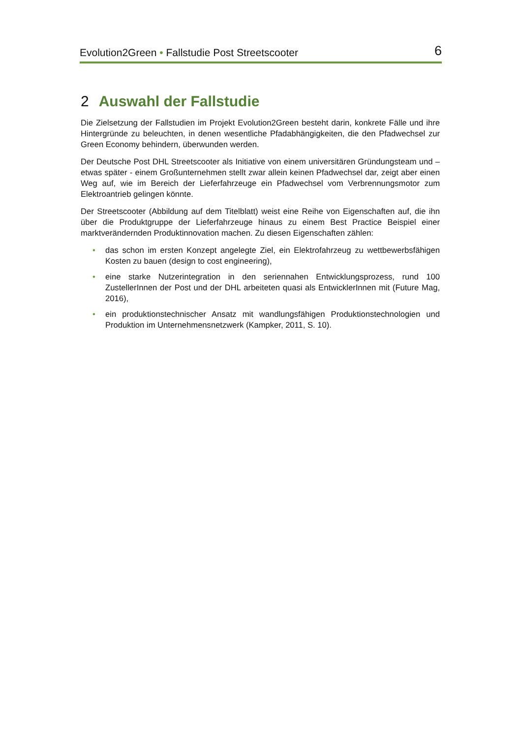Evolution2Green • Fallstudie Post Streetscooter 6
2 Auswahl der Fallstudie
Die Zielsetzung der Fallstudien im Projekt Evolution2Green besteht darin, konkrete Fälle und ihre Hintergründe zu beleuchten, in denen wesentliche Pfadabhängigkeiten, die den Pfadwechsel zur Green Economy behindern, überwunden werden.
Der Deutsche Post DHL Streetscooter als Initiative von einem universitären Gründungsteam und – etwas später - einem Großunternehmen stellt zwar allein keinen Pfadwechsel dar, zeigt aber einen Weg auf, wie im Bereich der Lieferfahrzeuge ein Pfadwechsel vom Verbrennungsmotor zum Elektroantrieb gelingen könnte.
Der Streetscooter (Abbildung auf dem Titelblatt) weist eine Reihe von Eigenschaften auf, die ihn über die Produktgruppe der Lieferfahrzeuge hinaus zu einem Best Practice Beispiel einer marktverändernden Produktinnovation machen. Zu diesen Eigenschaften zählen:
• das schon im ersten Konzept angelegte Ziel, ein Elektrofahrzeug zu wettbewerbsfähigen Kosten zu bauen (design to cost engineering),
• eine starke Nutzerintegration in den seriennahen Entwicklungsprozess, rund 100 ZustellerInnen der Post und der DHL arbeiteten quasi als EntwicklerInnen mit (Future Mag, 2016),
• ein produktionstechnischer Ansatz mit wandlungsfähigen Produktionstechnologien und Produktion im Unternehmensnetzwerk (Kampker, 2011, S. 10).